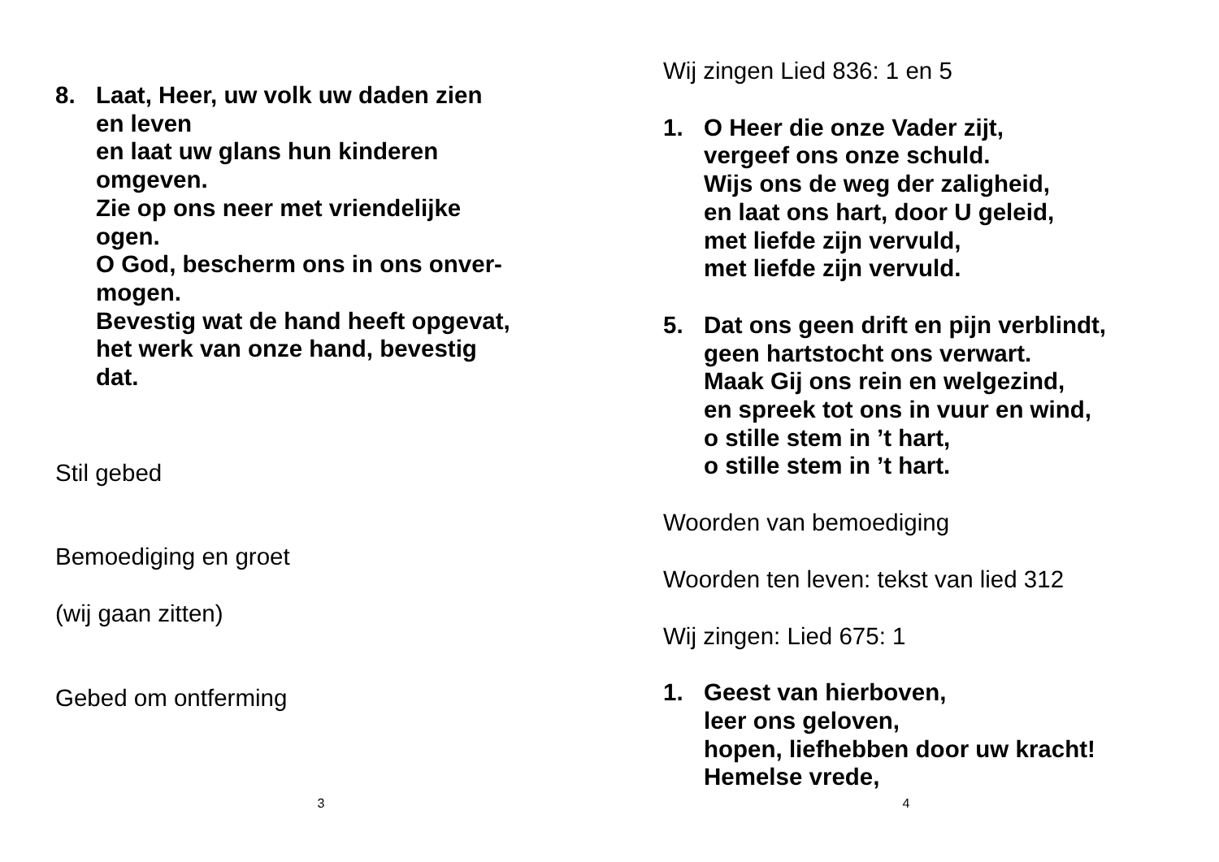8. Laat, Heer, uw volk uw daden zien
en leven
en laat uw glans hun kinderen
omgeven.
Zie op ons neer met vriendelijke
ogen.
O God, bescherm ons in ons onver-
mogen.
Bevestig wat de hand heeft opgevat,
het werk van onze hand, bevestig
dat.
Stil gebed
Bemoediging en groet
(wij gaan zitten)
Gebed om ontferming
3
Wij zingen Lied 836: 1 en 5
1. O Heer die onze Vader zijt,
vergeef ons onze schuld.
Wijs ons de weg der zaligheid,
en laat ons hart, door U geleid,
met liefde zijn vervuld,
met liefde zijn vervuld.
5. Dat ons geen drift en pijn verblindt,
geen hartstocht ons verwart.
Maak Gij ons rein en welgezind,
en spreek tot ons in vuur en wind,
o stille stem in ’t hart,
o stille stem in ’t hart.
Woorden van bemoediging
Woorden ten leven: tekst van lied 312
Wij zingen: Lied 675: 1
1. Geest van hierboven,
leer ons geloven,
hopen, liefhebben door uw kracht!
Hemelse vrede,
4